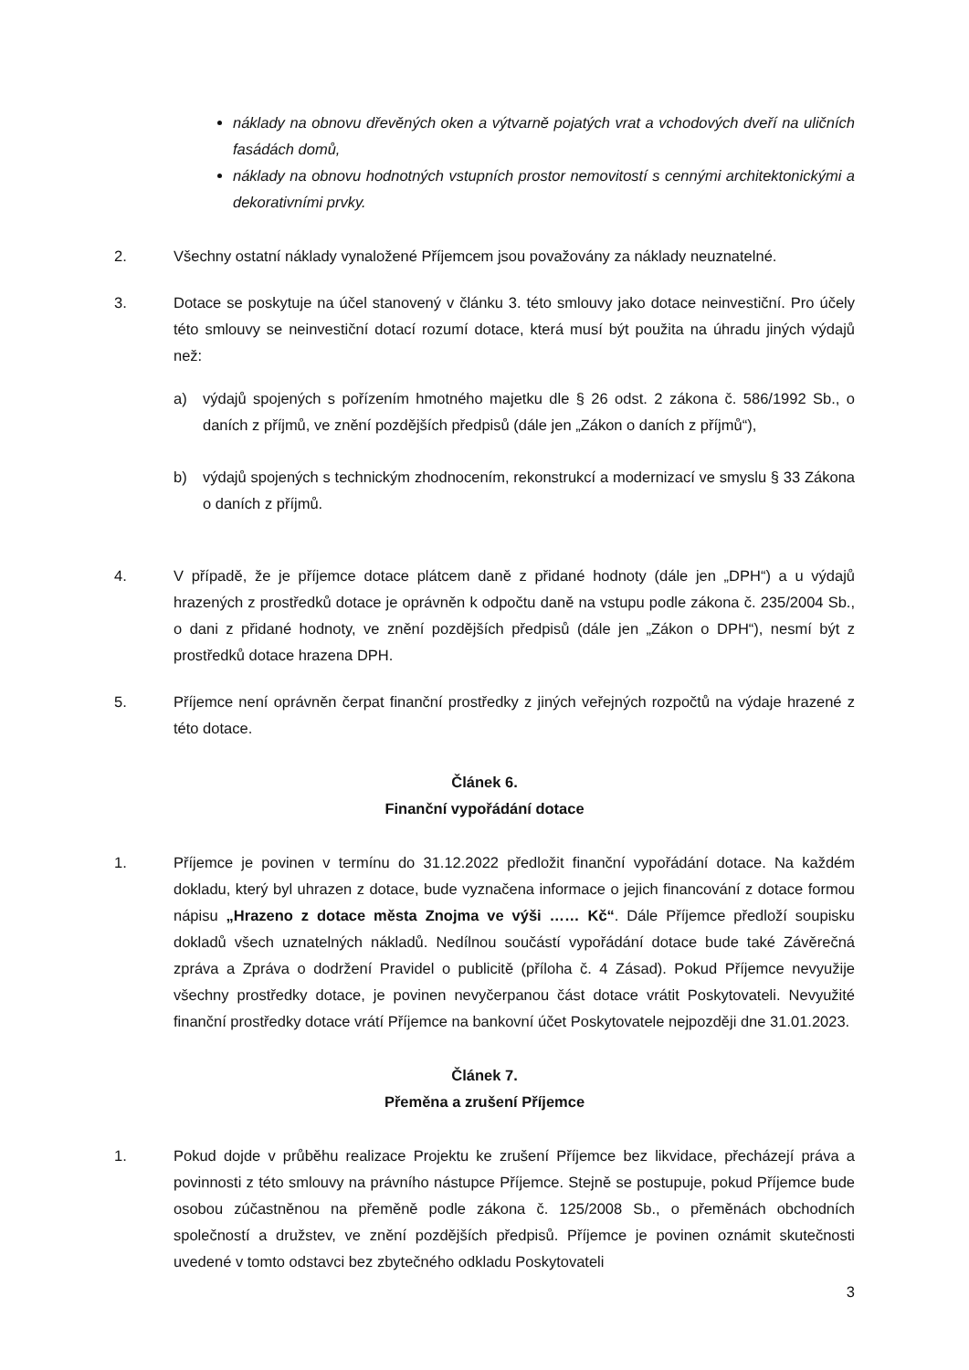náklady na obnovu dřevěných oken a výtvarně pojatých vrat a vchodových dveří na uličních fasádách domů,
náklady na obnovu hodnotných vstupních prostor nemovitostí s cennými architektonickými a dekorativními prvky.
2. Všechny ostatní náklady vynaložené Příjemcem jsou považovány za náklady neuznatelné.
3. Dotace se poskytuje na účel stanovený v článku 3. této smlouvy jako dotace neinvestiční. Pro účely této smlouvy se neinvestiční dotací rozumí dotace, která musí být použita na úhradu jiných výdajů než:
a) výdajů spojených s pořízením hmotného majetku dle § 26 odst. 2 zákona č. 586/1992 Sb., o daních z příjmů, ve znění pozdějších předpisů (dále jen „Zákon o daních z příjmů“),
b) výdajů spojených s technickým zhodnocením, rekonstrukcí a modernizací ve smyslu § 33 Zákona o daních z příjmů.
4. V případě, že je příjemce dotace plátcem daně z přidané hodnoty (dále jen „DPH“) a u výdajů hrazených z prostředků dotace je oprávněn k odpočtu daně na vstupu podle zákona č. 235/2004 Sb., o dani z přidané hodnoty, ve znění pozdějších předpisů (dále jen „Zákon o DPH“), nesmí být z prostředků dotace hrazena DPH.
5. Příjemce není oprávněn čerpat finanční prostředky z jiných veřejných rozpočtů na výdaje hrazené z této dotace.
Článek 6.
Finanční vypořádání dotace
1. Příjemce je povinen v termínu do 31.12.2022 předložit finanční vypořádání dotace. Na každém dokladu, který byl uhrazen z dotace, bude vyznačena informace o jejich financování z dotace formou nápisu „Hrazeno z dotace města Znojma ve výši …… Kč“. Dále Příjemce předloží soupisku dokladů všech uznatelných nákladů. Nedílnou součástí vypořádání dotace bude také Závěrečná zpráva a Zpráva o dodržení Pravidel o publicitě (příloha č. 4 Zásad). Pokud Příjemce nevyužije všechny prostředky dotace, je povinen nevyčerpanou část dotace vrátit Poskytovateli. Nevyužité finanční prostředky dotace vrátí Příjemce na bankovní účet Poskytovatele nejpozději dne 31.01.2023.
Článek 7.
Přeměna a zrušení Příjemce
1. Pokud dojde v průběhu realizace Projektu ke zrušení Příjemce bez likvidace, přecházejí práva a povinnosti z této smlouvy na právního nástupce Příjemce. Stejně se postupuje, pokud Příjemce bude osobou zúčastněnou na přeměně podle zákona č. 125/2008 Sb., o přeměnách obchodních společností a družstev, ve znění pozdějších předpisů. Příjemce je povinen oznámit skutečnosti uvedené v tomto odstavci bez zbytečného odkladu Poskytovateli
3